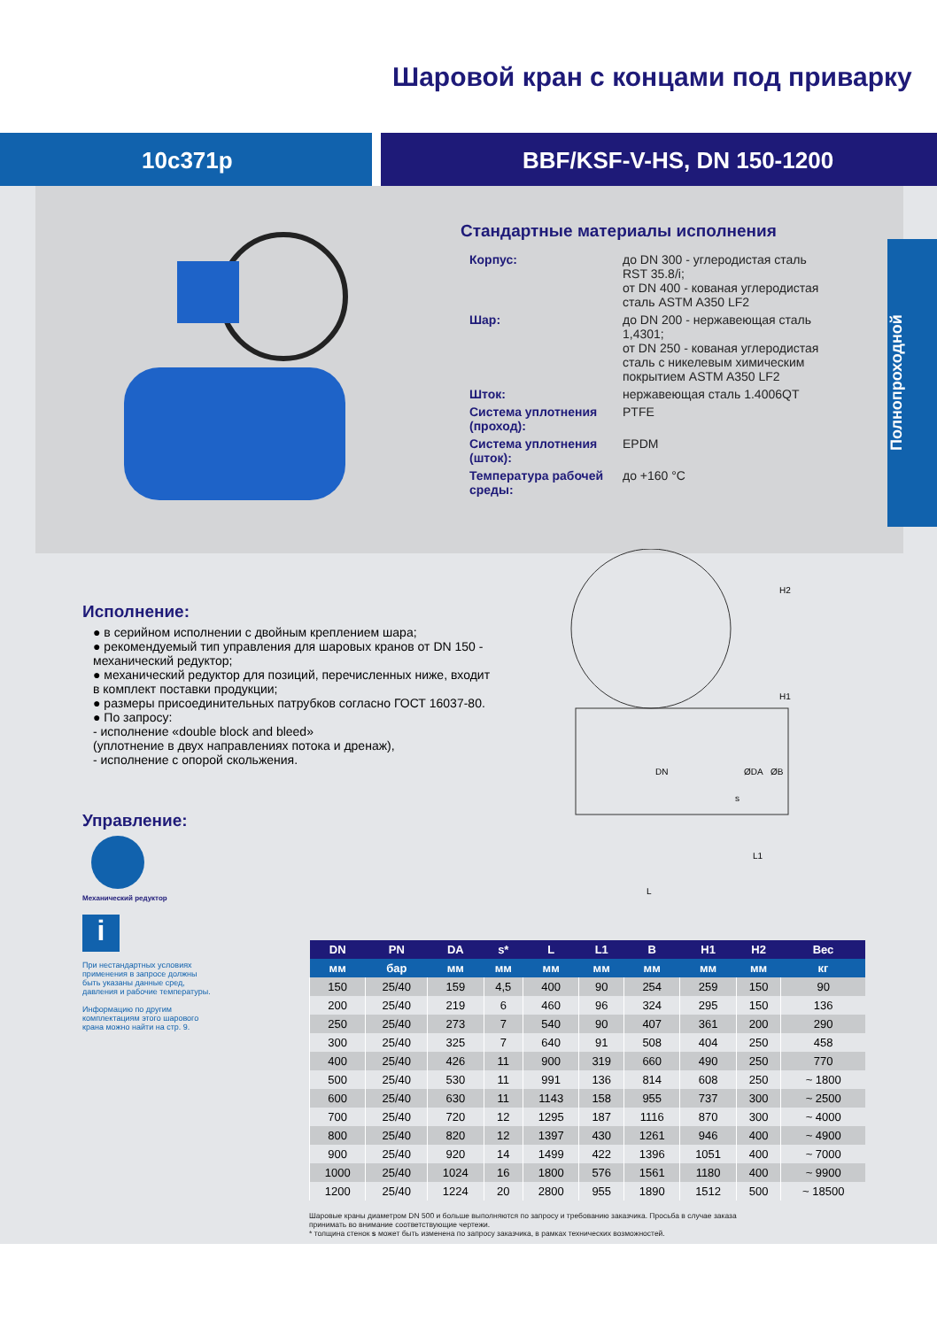Шаровой кран с концами под приварку
10с371р BBF/KSF-V-HS, DN 150-1200
Стандартные материалы исполнения
| Корпус: | до DN 300 - углеродистая сталь RST 35.8/i; от DN 400 - кованая углеродистая сталь ASTM A350 LF2 |
| Шар: | до DN 200 - нержавеющая сталь 1,4301; от DN 250 - кованая углеродистая сталь с никелевым химическим покрытием ASTM A350 LF2 |
| Шток: | нержавеющая сталь 1.4006QT |
| Система уплотнения (проход): | PTFE |
| Система уплотнения (шток): | EPDM |
| Температура рабочей среды: | до +160 °C |
Полнопроходной
Исполнение:
● в серийном исполнении с двойным креплением шара;
● рекомендуемый тип управления для шаровых кранов от DN 150 - механический редуктор;
● механический редуктор для позиций, перечисленных ниже, входит в комплект поставки продукции;
● размеры присоединительных патрубков согласно ГОСТ 16037-80.
● По запросу:
- исполнение «double block and bleed»
(уплотнение в двух направлениях потока и дренаж),
- исполнение с опорой скольжения.
Управление:
Механический редуктор
i
При нестандартных условиях применения в запросе должны быть указаны данные сред, давления и рабочие температуры.
Информацию по другим комплектациям этого шарового крана можно найти на стр. 9.
H2
H1
L
L1
DN
ØDA
ØB
s
| DN | PN | DA | s* | L | L1 | B | H1 | H2 | Вес |
| --- | --- | --- | --- | --- | --- | --- | --- | --- | --- |
| мм | бар | мм | мм | мм | мм | мм | мм | мм | кг |
| 150 | 25/40 | 159 | 4,5 | 400 | 90 | 254 | 259 | 150 | 90 |
| 200 | 25/40 | 219 | 6 | 460 | 96 | 324 | 295 | 150 | 136 |
| 250 | 25/40 | 273 | 7 | 540 | 90 | 407 | 361 | 200 | 290 |
| 300 | 25/40 | 325 | 7 | 640 | 91 | 508 | 404 | 250 | 458 |
| 400 | 25/40 | 426 | 11 | 900 | 319 | 660 | 490 | 250 | 770 |
| 500 | 25/40 | 530 | 11 | 991 | 136 | 814 | 608 | 250 | ~ 1800 |
| 600 | 25/40 | 630 | 11 | 1143 | 158 | 955 | 737 | 300 | ~ 2500 |
| 700 | 25/40 | 720 | 12 | 1295 | 187 | 1116 | 870 | 300 | ~ 4000 |
| 800 | 25/40 | 820 | 12 | 1397 | 430 | 1261 | 946 | 400 | ~ 4900 |
| 900 | 25/40 | 920 | 14 | 1499 | 422 | 1396 | 1051 | 400 | ~ 7000 |
| 1000 | 25/40 | 1024 | 16 | 1800 | 576 | 1561 | 1180 | 400 | ~ 9900 |
| 1200 | 25/40 | 1224 | 20 | 2800 | 955 | 1890 | 1512 | 500 | ~ 18500 |
Шаровые краны диаметром DN 500 и больше выполняются по запросу и требованию заказчика. Просьба в случае заказа принимать во внимание соответствующие чертежи.
* толщина стенок s может быть изменена по запросу заказчика, в рамках технических возможностей.